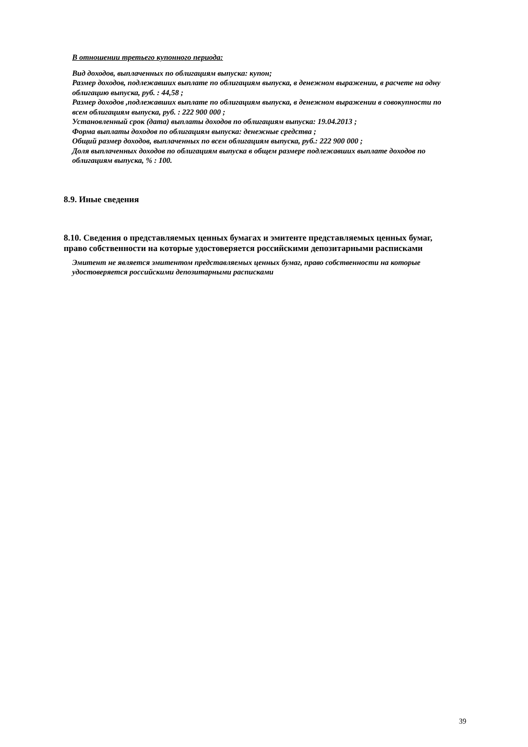В отношении третьего купонного периода:
Вид доходов, выплаченных по облигациям выпуска: купон;
Размер доходов, подлежавших выплате по облигациям выпуска, в денежном выражении, в расчете на одну облигацию выпуска, руб. : 44,58 ;
Размер доходов ,подлежавших выплате по облигациям выпуска, в денежном выражении в совокупности по всем облигациям выпуска, руб. : 222 900 000 ;
Установленный срок (дата) выплаты доходов по облигациям выпуска: 19.04.2013 ;
Форма выплаты доходов по облигациям выпуска: денежные средства ;
Общий размер доходов, выплаченных по всем облигациям выпуска, руб.: 222 900 000 ;
Доля выплаченных доходов по облигациям выпуска в общем размере подлежавших выплате доходов по облигациям выпуска, % : 100.
8.9. Иные сведения
8.10. Сведения о представляемых ценных бумагах и эмитенте представляемых ценных бумаг, право собственности на которые удостоверяется российскими депозитарными расписками
Эмитент не является эмитентом представляемых ценных бумаг, право собственности на которые удостоверяется российскими депозитарными расписками
39